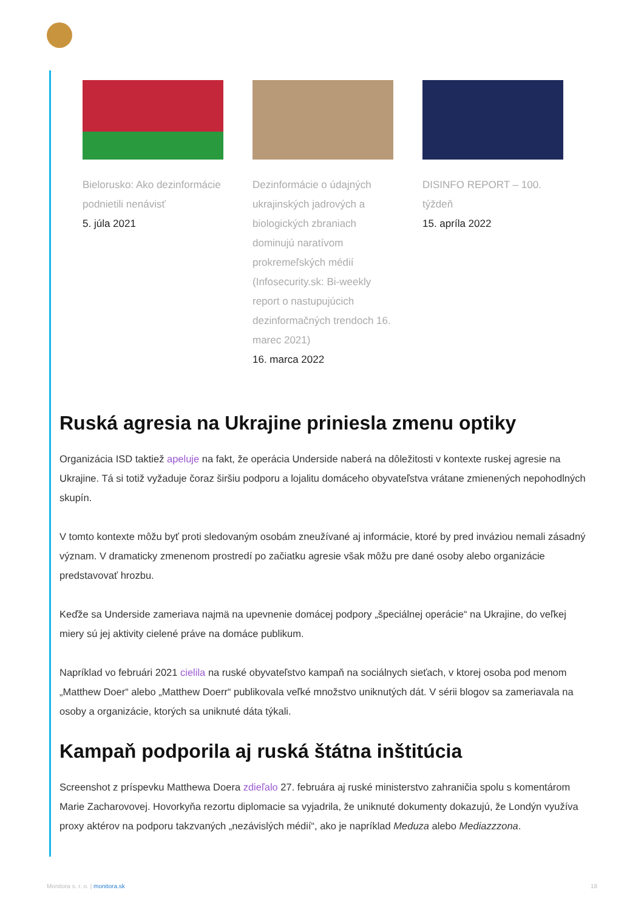Bielorusko: Ako dezinformácie podnietili nenávisť
5. júla 2021
Dezinformácie o údajných ukrajinských jadrových a biologických zbraniach dominujú naratívom prokremeľských médií (Infosecurity.sk: Bi-weekly report o nastupujúcich dezinformačných trendoch 16. marec 2021)
16. marca 2022
DISINFO REPORT – 100. týždeň
15. apríla 2022
Ruská agresia na Ukrajine priniesla zmenu optiky
Organizácia ISD taktiež apeluje na fakt, že operácia Underside naberá na dôležitosti v kontexte ruskej agresie na Ukrajine. Tá si totiž vyžaduje čoraz širšiu podporu a lojalitu domáceho obyvateľstva vrátane zmienených nepohodlných skupín.
V tomto kontexte môžu byť proti sledovaným osobám zneužívané aj informácie, ktoré by pred inváziou nemali zásadný význam. V dramaticky zmenenom prostredí po začiatku agresie však môžu pre dané osoby alebo organizácie predstavovať hrozbu.
Keďže sa Underside zameriava najmä na upevnenie domácej podpory „špeciálnej operácie“ na Ukrajine, do veľkej miery sú jej aktivity cielené práve na domáce publikum.
Napríklad vo februári 2021 cielila na ruské obyvateľstvo kampaň na sociálnych sieťach, v ktorej osoba pod menom „Matthew Doer“ alebo „Matthew Doerr“ publikovala veľké množstvo uniknutých dát. V sérii blogov sa zameriavala na osoby a organizácie, ktorých sa uniknuté dáta týkali.
Kampaň podporila aj ruská štátna inštitúcia
Screenshot z príspevku Matthewa Doera zdieľalo 27. februára aj ruské ministerstvo zahraničia spolu s komentárom Marie Zacharovovej. Hovorkyňa rezortu diplomacie sa vyjadrila, že uniknuté dokumenty dokazujú, že Londýn využíva proxy aktérov na podporu takzvaných „nezávislých médií“, ako je napríklad Meduza alebo Mediazzzona.
Monitora s. r. o. | monitora.sk 18